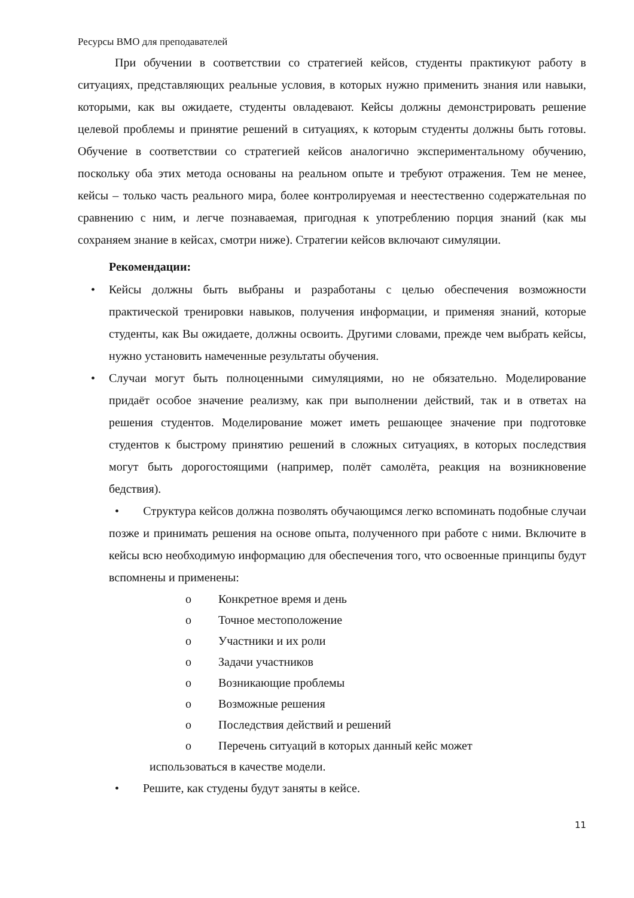Ресурсы ВМО для преподавателей
При обучении в соответствии со стратегией кейсов, студенты практикуют работу в ситуациях, представляющих реальные условия, в которых нужно применить знания или навыки, которыми, как вы ожидаете, студенты овладевают. Кейсы должны демонстрировать решение целевой проблемы и принятие решений в ситуациях, к которым студенты должны быть готовы. Обучение в соответствии со стратегией кейсов аналогично экспериментальному обучению, поскольку оба этих метода основаны на реальном опыте и требуют отражения. Тем не менее, кейсы – только часть реального мира, более контролируемая и неестественно содержательная по сравнению с ним, и легче познаваемая, пригодная к употреблению порция знаний (как мы сохраняем знание в кейсах, смотри ниже). Стратегии кейсов включают симуляции.
Рекомендации:
• Кейсы должны быть выбраны и разработаны с целью обеспечения возможности практической тренировки навыков, получения информации, и применяя знаний, которые студенты, как Вы ожидаете, должны освоить. Другими словами, прежде чем выбрать кейсы, нужно установить намеченные результаты обучения.
• Случаи могут быть полноценными симуляциями, но не обязательно. Моделирование придаёт особое значение реализму, как при выполнении действий, так и в ответах на решения студентов. Моделирование может иметь решающее значение при подготовке студентов к быстрому принятию решений в сложных ситуациях, в которых последствия могут быть дорогостоящими (например, полёт самолёта, реакция на возникновение бедствия).
• Структура кейсов должна позволять обучающимся легко вспоминать подобные случаи позже и принимать решения на основе опыта, полученного при работе с ними. Включите в кейсы всю необходимую информацию для обеспечения того, что освоенные принципы будут вспомнены и применены:
o Конкретное время и день
o Точное местоположение
o Участники и их роли
o Задачи участников
o Возникающие проблемы
o Возможные решения
o Последствия действий и решений
o Перечень ситуаций в которых данный кейс может
использоваться в качестве модели.
• Решите, как студены будут заняты в кейсе.
11